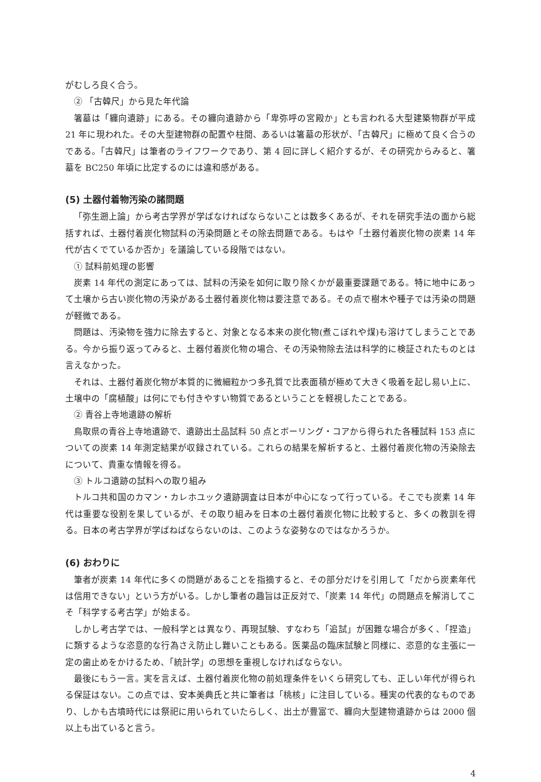がむしろ良く合う。
② 「古韓尺」から見た年代論
箸墓は「纏向遺跡」にある。その纏向遺跡から「卑弥呼の宮殿か」とも言われる大型建築物群が平成 21 年に現われた。その大型建物群の配置や柱間、あるいは箸墓の形状が、「古韓尺」に極めて良く合うのである。「古韓尺」は筆者のライフワークであり、第 4 回に詳しく紹介するが、その研究からみると、箸墓を BC250 年頃に比定するのには違和感がある。
(5) 土器付着物汚染の諸問題
「弥生遡上論」から考古学界が学ばなければならないことは数多くあるが、それを研究手法の面から総括すれば、土器付着炭化物試料の汚染問題とその除去問題である。もはや「土器付着炭化物の炭素 14 年代が古くでているか否か」を議論している段階ではない。
① 試料前処理の影響
炭素 14 年代の測定にあっては、試料の汚染を如何に取り除くかが最重要課題である。特に地中にあって土壌から古い炭化物の汚染がある土器付着炭化物は要注意である。その点で樹木や種子では汚染の問題が軽微である。
問題は、汚染物を強力に除去すると、対象となる本来の炭化物(煮こぼれや煤)も溶けてしまうことである。今から振り返ってみると、土器付着炭化物の場合、その汚染物除去法は科学的に検証されたものとは言えなかった。
それは、土器付着炭化物が本質的に微細粒かつ多孔質で比表面積が極めて大きく吸着を起し易い上に、土壌中の「腐植酸」は何にでも付きやすい物質であるということを軽視したことである。
② 青谷上寺地遺跡の解析
鳥取県の青谷上寺地遺跡で、遺跡出土品試料 50 点とボーリング・コアから得られた各種試料 153 点についての炭素 14 年測定結果が収録されている。これらの結果を解析すると、土器付着炭化物の汚染除去について、貴重な情報を得る。
③ トルコ遺跡の試料への取り組み
トルコ共和国のカマン・カレホユック遺跡調査は日本が中心になって行っている。そこでも炭素 14 年代は重要な役割を果しているが、その取り組みを日本の土器付着炭化物に比較すると、多くの教訓を得る。日本の考古学界が学ばねばならないのは、このような姿勢なのではなかろうか。
(6) おわりに
筆者が炭素 14 年代に多くの問題があることを指摘すると、その部分だけを引用して「だから炭素年代は信用できない」という方がいる。しかし筆者の趣旨は正反対で、「炭素 14 年代」の問題点を解消してこそ「科学する考古学」が始まる。
しかし考古学では、一般科学とは異なり、再現試験、すなわち「追試」が困難な場合が多く、「捏造」に類するような恣意的な行為さえ防止し難いこともある。医薬品の臨床試験と同様に、恣意的な主張に一定の歯止めをかけるため、「統計学」の思想を重視しなければならない。
最後にもう一言。実を言えば、土器付着炭化物の前処理条件をいくら研究しても、正しい年代が得られる保証はない。この点では、安本美典氏と共に筆者は「桃核」に注目している。種実の代表的なものであり、しかも古墳時代には祭祀に用いられていたらしく、出土が豊富で、纏向大型建物遺跡からは 2000 個以上も出ていると言う。
4